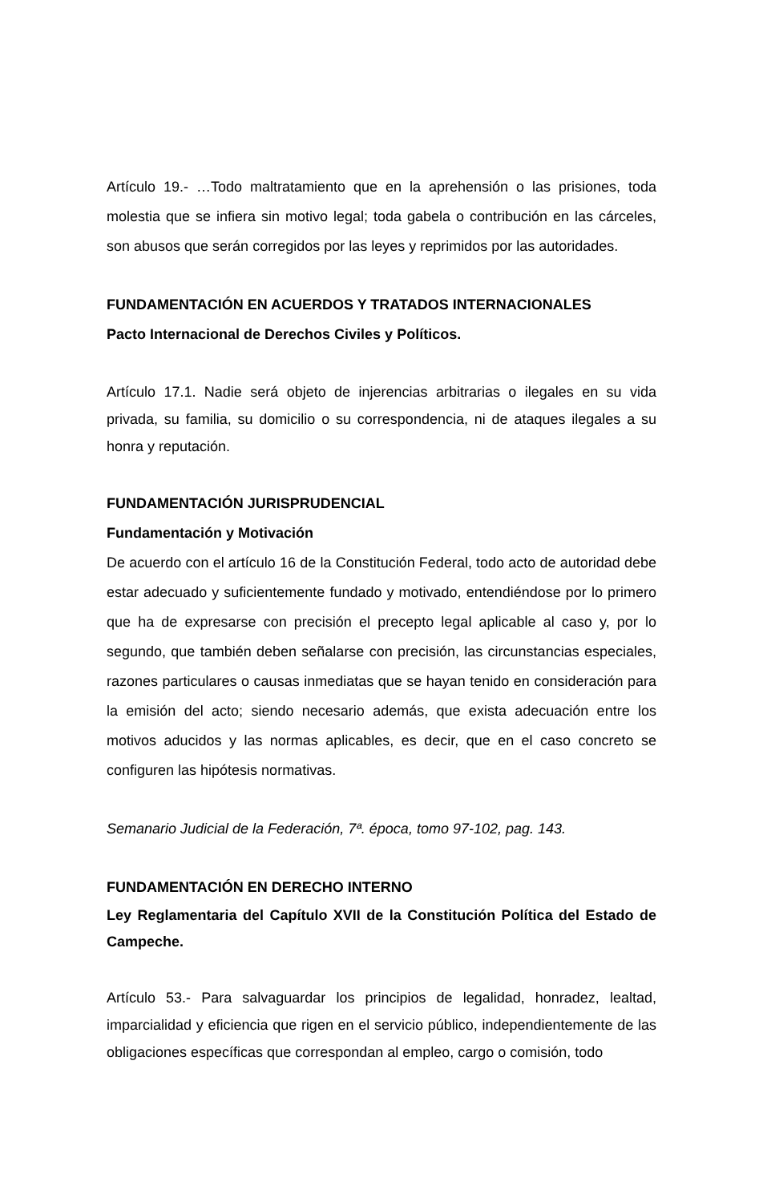Artículo 19.- …Todo maltratamiento que en la aprehensión o las prisiones, toda molestia que se infiera sin motivo legal; toda gabela o contribución en las cárceles, son abusos que serán corregidos por las leyes y reprimidos por las autoridades.
FUNDAMENTACIÓN EN ACUERDOS Y TRATADOS INTERNACIONALES
Pacto Internacional de Derechos Civiles y Políticos.
Artículo 17.1. Nadie será objeto de injerencias arbitrarias o ilegales en su vida privada, su familia, su domicilio o su correspondencia, ni de ataques ilegales a su honra y reputación.
FUNDAMENTACIÓN JURISPRUDENCIAL
Fundamentación y Motivación
De acuerdo con el artículo 16 de la Constitución Federal, todo acto de autoridad debe estar adecuado y suficientemente fundado y motivado, entendiéndose por lo primero que ha de expresarse con precisión el precepto legal aplicable al caso y, por lo segundo, que también deben señalarse con precisión, las circunstancias especiales, razones particulares o causas inmediatas que se hayan tenido en consideración para la emisión del acto; siendo necesario además, que exista adecuación entre los motivos aducidos y las normas aplicables, es decir, que en el caso concreto se configuren las hipótesis normativas.
Semanario Judicial de la Federación, 7ª. época, tomo 97-102, pag. 143.
FUNDAMENTACIÓN EN DERECHO INTERNO
Ley Reglamentaria del Capítulo XVII de la Constitución Política del Estado de Campeche.
Artículo 53.- Para salvaguardar los principios de legalidad, honradez, lealtad, imparcialidad y eficiencia que rigen en el servicio público, independientemente de las obligaciones específicas que correspondan al empleo, cargo o comisión, todo